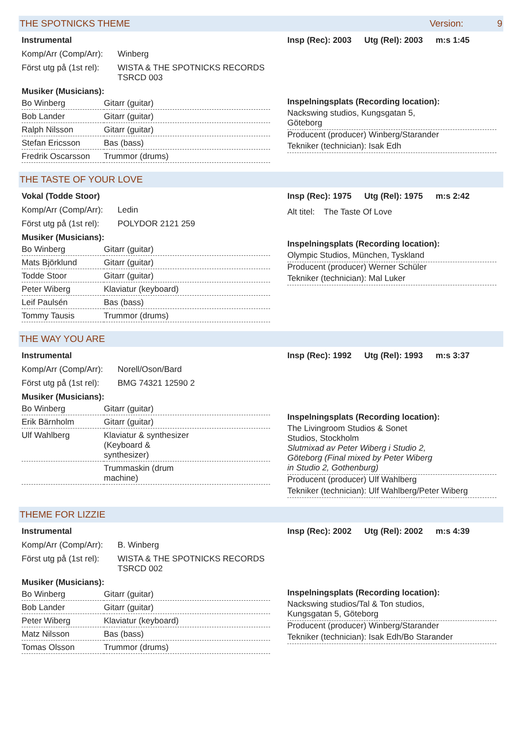THE SPOTNICKS THEME Version: 9
Instrumental
Komp/Arr (Comp/Arr): Winberg
Först utg på (1st rel): WISTA & THE SPOTNICKS RECORDS
TSRCD 003
Musiker (Musicians):
| Bo Winberg | Gitarr (guitar) |
| Bob Lander | Gitarr (guitar) |
| Ralph Nilsson | Gitarr (guitar) |
| Stefan Ericsson | Bas (bass) |
| Fredrik Oscarsson | Trummor (drums) |
Insp (Rec): 2003 Utg (Rel): 2003 m:s 1:45
Inspelningsplats (Recording location):
Nackswing studios, Kungsgatan 5,
Göteborg
Producent (producer) Winberg/Starander
Tekniker (technician): Isak Edh
THE TASTE OF YOUR LOVE
Vokal (Todde Stoor)
Komp/Arr (Comp/Arr): Ledin
Först utg på (1st rel): POLYDOR 2121 259
Musiker (Musicians):
| Bo Winberg | Gitarr (guitar) |
| Mats Björklund | Gitarr (guitar) |
| Todde Stoor | Gitarr (guitar) |
| Peter Wiberg | Klaviatur (keyboard) |
| Leif Paulsén | Bas (bass) |
| Tommy Tausis | Trummor (drums) |
Insp (Rec): 1975 Utg (Rel): 1975 m:s 2:42
Alt titel: The Taste Of Love
Inspelningsplats (Recording location):
Olympic Studios, München, Tyskland
Producent (producer) Werner Schüler
Tekniker (technician): Mal Luker
THE WAY YOU ARE
Instrumental
Komp/Arr (Comp/Arr): Norell/Oson/Bard
Först utg på (1st rel): BMG 74321 12590 2
Musiker (Musicians):
| Bo Winberg | Gitarr (guitar) |
| Erik Bärnholm | Gitarr (guitar) |
| Ulf Wahlberg | Klaviatur & synthesizer (Keyboard & synthesizer) |
| | Trummaskin (drum machine) |
Insp (Rec): 1992 Utg (Rel): 1993 m:s 3:37
Inspelningsplats (Recording location):
The Livingroom Studios & Sonet
Studios, Stockholm
Slutmixad av Peter Wiberg i Studio 2,
Göteborg (Final mixed by Peter Wiberg
in Studio 2, Gothenburg)
Producent (producer) Ulf Wahlberg
Tekniker (technician): Ulf Wahlberg/Peter Wiberg
THEME FOR LIZZIE
Instrumental
Komp/Arr (Comp/Arr): B. Winberg
Först utg på (1st rel): WISTA & THE SPOTNICKS RECORDS
TSRCD 002
Musiker (Musicians):
| Bo Winberg | Gitarr (guitar) |
| Bob Lander | Gitarr (guitar) |
| Peter Wiberg | Klaviatur (keyboard) |
| Matz Nilsson | Bas (bass) |
| Tomas Olsson | Trummor (drums) |
Insp (Rec): 2002 Utg (Rel): 2002 m:s 4:39
Inspelningsplats (Recording location):
Nackswing studios/Tal & Ton studios,
Kungsgatan 5, Göteborg
Producent (producer) Winberg/Starander
Tekniker (technician): Isak Edh/Bo Starander